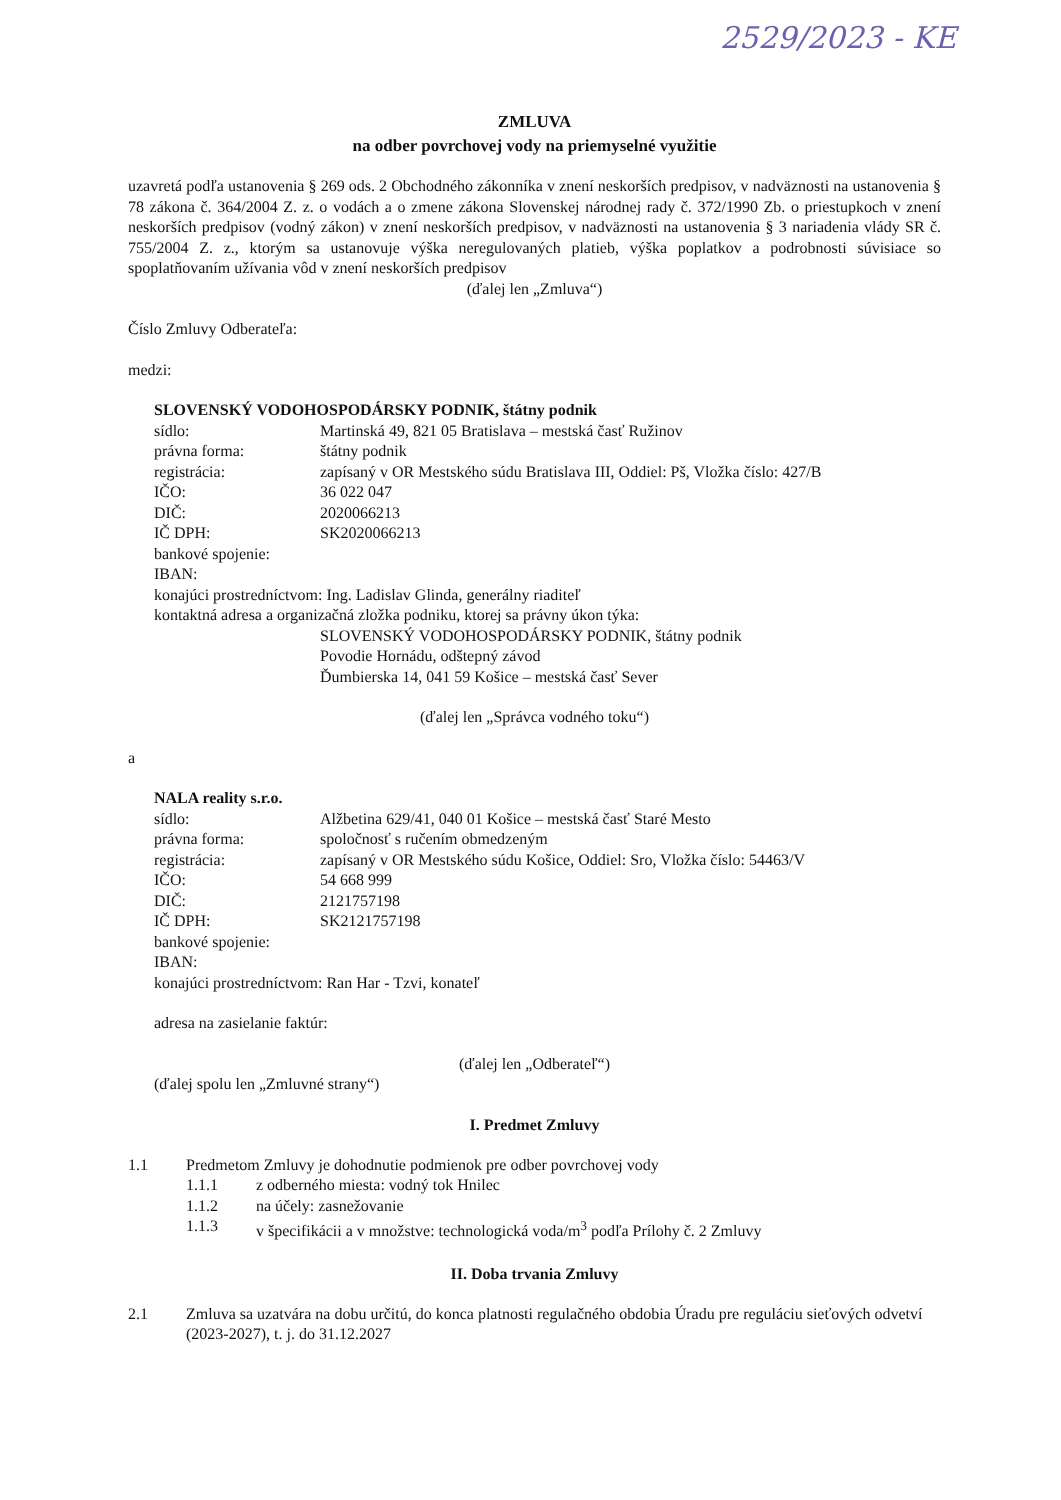2529/2023 - KE
ZMLUVA
na odber povrchovej vody na priemyselné využitie
uzavretá podľa ustanovenia § 269 ods. 2 Obchodného zákonníka v znení neskorších predpisov, v nadväznosti na ustanovenia § 78 zákona č. 364/2004 Z. z. o vodách a o zmene zákona Slovenskej národnej rady č. 372/1990 Zb. o priestupkoch v znení neskorších predpisov (vodný zákon) v znení neskorších predpisov, v nadväznosti na ustanovenia § 3 nariadenia vlády SR č. 755/2004 Z. z., ktorým sa ustanovuje výška neregulovaných platieb, výška poplatkov a podrobnosti súvisiace so spoplatňovaním užívania vôd v znení neskorších predpisov
(ďalej len „Zmluva“)
Číslo Zmluvy Odberateľa:
medzi:
SLOVENSKÝ VODOHOSPODÁRSKY PODNIK, štátny podnik
sídlo: Martinská 49, 821 05 Bratislava – mestská časť Ružinov
právna forma: štátny podnik
registrácia: zapísaný v OR Mestského súdu Bratislava III, Oddiel: Pš, Vložka číslo: 427/B
IČO: 36 022 047
DIČ: 2020066213
IČ DPH: SK2020066213
bankové spojenie:
IBAN:
konajúci prostredníctvom: Ing. Ladislav Glinda, generálny riaditeľ
kontaktná adresa a organizačná zložka podniku, ktorej sa právny úkon týka:
SLOVENSKÝ VODOHOSPODÁRSKY PODNIK, štátny podnik
Povodie Hornádu, odštepný závod
Ďumbierska 14, 041 59 Košice – mestská časť Sever
(ďalej len „Správca vodného toku“)
a
NALA reality s.r.o.
sídlo: Alžbetina 629/41, 040 01 Košice – mestská časť Staré Mesto
právna forma: spoločnosť s ručením obmedzeným
registrácia: zapísaný v OR Mestského súdu Košice, Oddiel: Sro, Vložka číslo: 54463/V
IČO: 54 668 999
DIČ: 2121757198
IČ DPH: SK2121757198
bankové spojenie:
IBAN:
konajúci prostredníctvom: Ran Har - Tzvi, konateľ
adresa na zasielanie faktúr:
(ďalej len „Odberateľ“)
(ďalej spolu len „Zmluvné strany“)
I. Predmet Zmluvy
1.1 Predmetom Zmluvy je dohodnutie podmienok pre odber povrchovej vody
1.1.1 z odberného miesta: vodný tok Hnilec
1.1.2 na účely: zasnežovanie
1.1.3 v špecifikácii a v množstve: technologická voda/m<sup>3</sup> podľa Prílohy č. 2 Zmluvy
II. Doba trvania Zmluvy
2.1 Zmluva sa uzatvára na dobu určitú, do konca platnosti regulačného obdobia Úradu pre reguláciu sieťových odvetví (2023-2027), t. j. do 31.12.2027